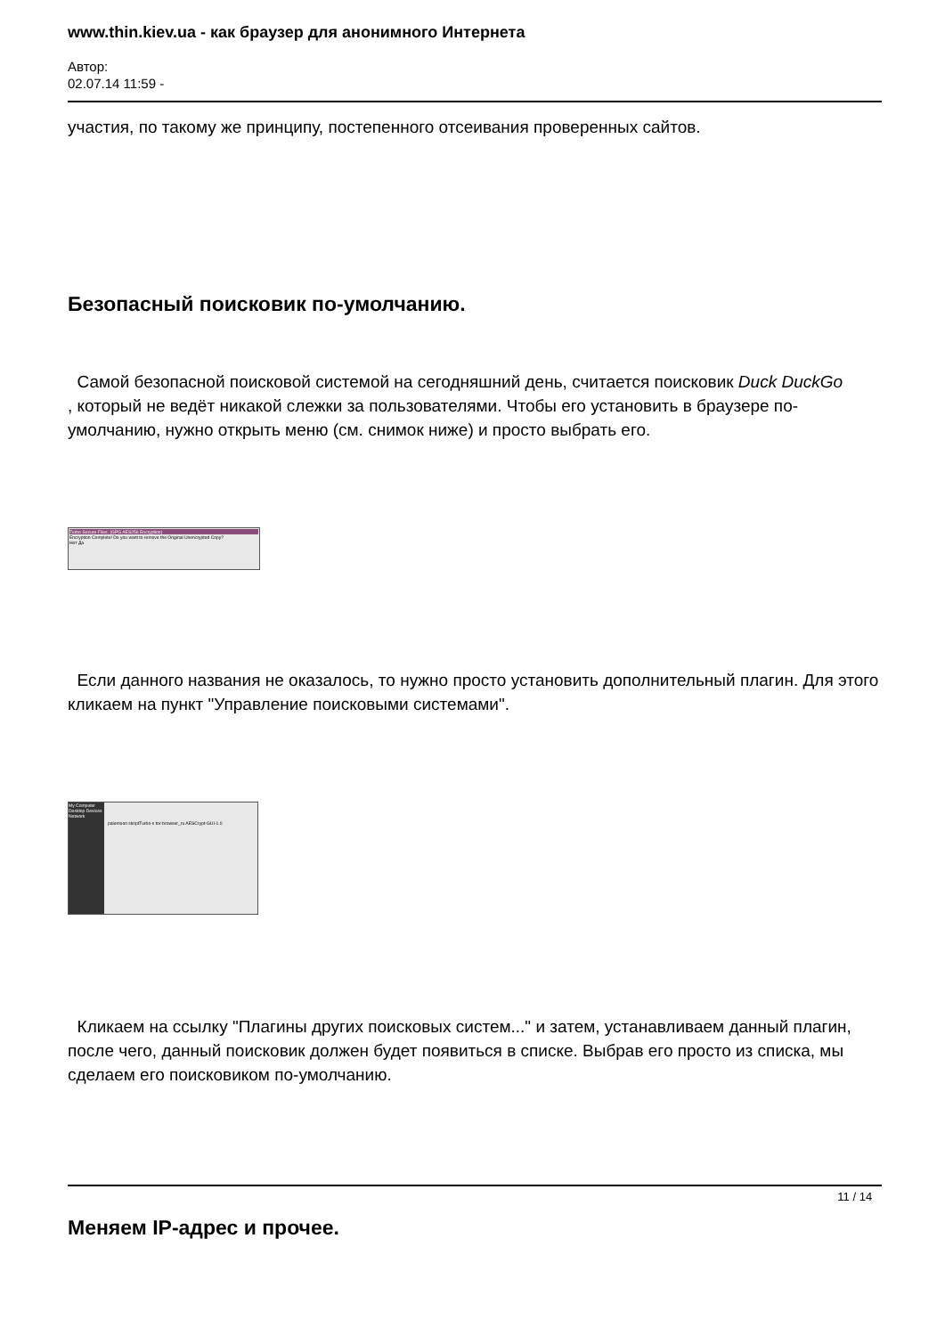www.thin.kiev.ua - как браузер для анонимного Интернета
Автор:
02.07.14 11:59 -
участия, по такому же принципу, постепенного отсеивания проверенных сайтов.
Безопасный поисковик по-умолчанию.
Самой безопасной поисковой системой на сегодняшний день, считается поисковик Duck DuckGo
, который не ведёт никакой слежки за пользователями. Чтобы его установить в браузере по-умолчанию, нужно открыть меню (см. снимок ниже) и просто выбрать его.
Turbo-Secure-Files: (GPG AES256 Encryption)
Encryption Complete! Do you want to remove the Original Unencrypted Copy?
Нет Да
Если данного названия не оказалось, то нужно просто установить дополнительный плагин. Для этого кликаем на пункт "Управление поисковыми системами".
My Computer Desktop Devices Network
palemoon skriptTurbo-s tor-browser_ru AESCrypt-GUI-1.0
Кликаем на ссылку "Плагины других поисковых систем..." и затем, устанавливаем данный плагин, после чего, данный поисковик должен будет появиться в списке. Выбрав его просто из списка, мы сделаем его поисковиком по-умолчанию.
Меняем IP-адрес и прочее.
11 / 14